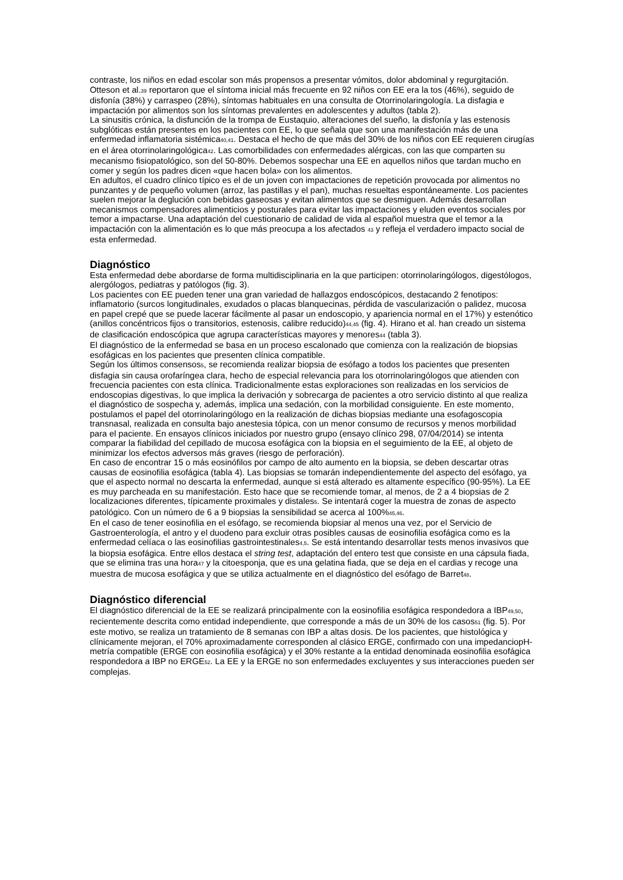contraste, los niños en edad escolar son más propensos a presentar vómitos, dolor abdominal y regurgitación. Otteson et al.<sub>39</sub> reportaron que el síntoma inicial más frecuente en 92 niños con EE era la tos (46%), seguido de disfonía (38%) y carraspeo (28%), síntomas habituales en una consulta de Otorrinolaringología. La disfagia e impactación por alimentos son los síntomas prevalentes en adolescentes y adultos (tabla 2).
La sinusitis crónica, la disfunción de la trompa de Eustaquio, alteraciones del sueño, la disfonía y las estenosis subglóticas están presentes en los pacientes con EE, lo que señala que son una manifestación más de una enfermedad inflamatoria sistémica<sub>40,41</sub>. Destaca el hecho de que más del 30% de los niños con EE requieren cirugías en el área otorrinolaringológica<sub>42</sub>. Las comorbilidades con enfermedades alérgicas, con las que comparten su mecanismo fisiopatológico, son del 50-80%. Debemos sospechar una EE en aquellos niños que tardan mucho en comer y según los padres dicen «que hacen bola» con los alimentos.
En adultos, el cuadro clínico típico es el de un joven con impactaciones de repetición provocada por alimentos no punzantes y de pequeño volumen (arroz, las pastillas y el pan), muchas resueltas espontáneamente. Los pacientes suelen mejorar la deglución con bebidas gaseosas y evitan alimentos que se desmiguen. Además desarrollan mecanismos compensadores alimenticios y posturales para evitar las impactaciones y eluden eventos sociales por temor a impactarse. Una adaptación del cuestionario de calidad de vida al español muestra que el temor a la impactación con la alimentación es lo que más preocupa a los afectados <sub>43</sub> y refleja el verdadero impacto social de esta enfermedad.
Diagnóstico
Esta enfermedad debe abordarse de forma multidisciplinaria en la que participen: otorrinolaringólogos, digestólogos, alergólogos, pediatras y patólogos (fig. 3).
Los pacientes con EE pueden tener una gran variedad de hallazgos endoscópicos, destacando 2 fenotipos: inflamatorio (surcos longitudinales, exudados o placas blanquecinas, pérdida de vascularización o palidez, mucosa en papel crepé que se puede lacerar fácilmente al pasar un endoscopio, y apariencia normal en el 17%) y estenótico (anillos concéntricos fijos o transitorios, estenosis, calibre reducido)<sub>44,45</sub> (fig. 4). Hirano et al. han creado un sistema de clasificación endoscópica que agrupa características mayores y menores<sub>44</sub> (tabla 3).
El diagnóstico de la enfermedad se basa en un proceso escalonado que comienza con la realización de biopsias esofágicas en los pacientes que presenten clínica compatible.
Según los últimos consensos<sub>5</sub>, se recomienda realizar biopsia de esófago a todos los pacientes que presenten disfagia sin causa orofaríngea clara, hecho de especial relevancia para los otorrinolaringólogos que atienden con frecuencia pacientes con esta clínica. Tradicionalmente estas exploraciones son realizadas en los servicios de endoscopias digestivas, lo que implica la derivación y sobrecarga de pacientes a otro servicio distinto al que realiza el diagnóstico de sospecha y, además, implica una sedación, con la morbilidad consiguiente. En este momento, postulamos el papel del otorrinolaringólogo en la realización de dichas biopsias mediante una esofagoscopia transnasal, realizada en consulta bajo anestesia tópica, con un menor consumo de recursos y menos morbilidad para el paciente. En ensayos clínicos iniciados por nuestro grupo (ensayo clínico 298, 07/04/2014) se intenta comparar la fiabilidad del cepillado de mucosa esofágica con la biopsia en el seguimiento de la EE, al objeto de minimizar los efectos adversos más graves (riesgo de perforación).
En caso de encontrar 15 o más eosinófilos por campo de alto aumento en la biopsia, se deben descartar otras causas de eosinofilia esofágica (tabla 4). Las biopsias se tomarán independientemente del aspecto del esófago, ya que el aspecto normal no descarta la enfermedad, aunque si está alterado es altamente específico (90-95%). La EE es muy parcheada en su manifestación. Esto hace que se recomiende tomar, al menos, de 2 a 4 biopsias de 2 localizaciones diferentes, típicamente proximales y distales<sub>5</sub>. Se intentará coger la muestra de zonas de aspecto patológico. Con un número de 6 a 9 biopsias la sensibilidad se acerca al 100%<sub>45,46</sub>.
En el caso de tener eosinofilia en el esófago, se recomienda biopsiar al menos una vez, por el Servicio de Gastroenterología, el antro y el duodeno para excluir otras posibles causas de eosinofilia esofágica como es la enfermedad celíaca o las eosinofilias gastrointestinales<sub>4,5</sub>. Se está intentando desarrollar tests menos invasivos que la biopsia esofágica. Entre ellos destaca el string test, adaptación del entero test que consiste en una cápsula fiada, que se elimina tras una hora<sub>47</sub> y la citoesponja, que es una gelatina fiada, que se deja en el cardias y recoge una muestra de mucosa esofágica y que se utiliza actualmente en el diagnóstico del esófago de Barret<sub>48</sub>.
Diagnóstico diferencial
El diagnóstico diferencial de la EE se realizará principalmente con la eosinofilia esofágica respondedora a IBP<sub>49,50</sub>, recientemente descrita como entidad independiente, que corresponde a más de un 30% de los casos<sub>51</sub> (fig. 5). Por este motivo, se realiza un tratamiento de 8 semanas con IBP a altas dosis. De los pacientes, que histológica y clínicamente mejoran, el 70% aproximadamente corresponden al clásico ERGE, confirmado con una impedanciopH-metría compatible (ERGE con eosinofilia esofágica) y el 30% restante a la entidad denominada eosinofilia esofágica respondedora a IBP no ERGE<sub>52</sub>. La EE y la ERGE no son enfermedades excluyentes y sus interacciones pueden ser complejas.